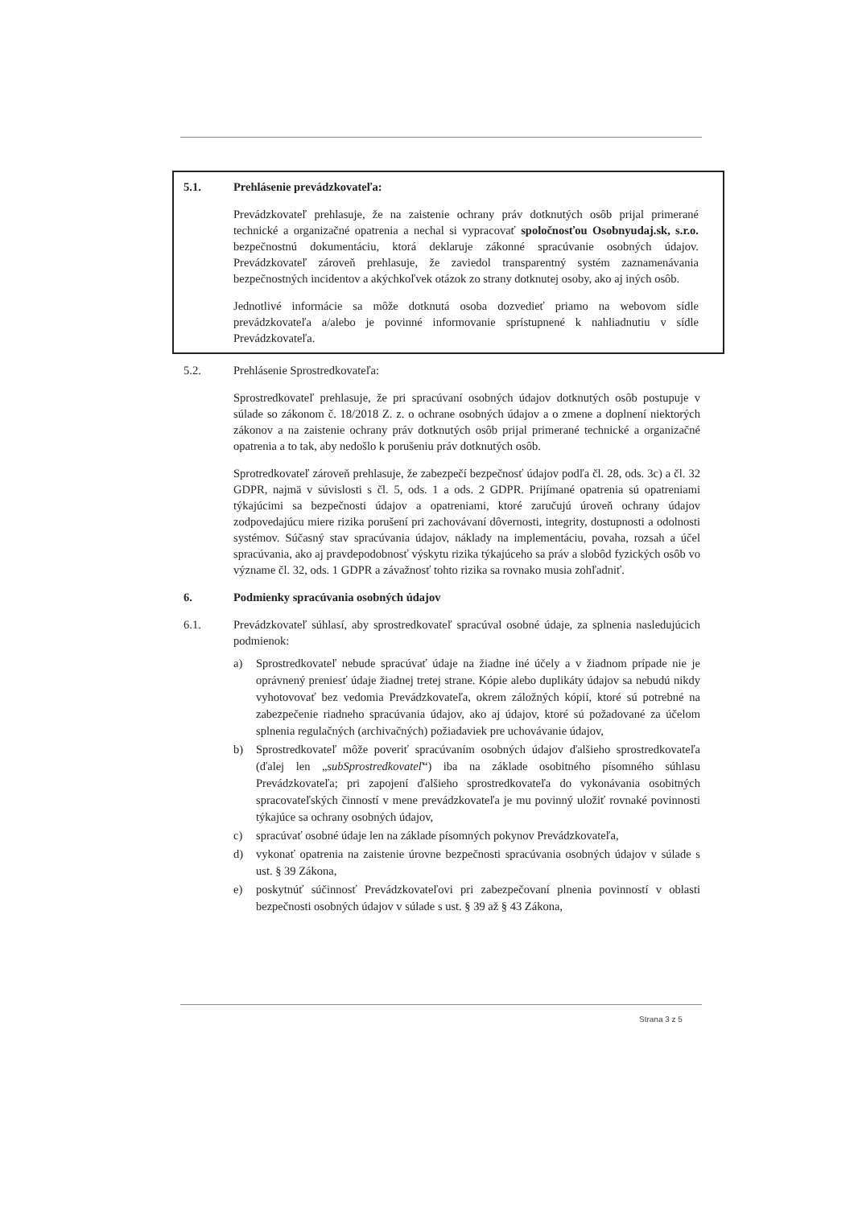5.1. Prehlásenie prevádzkovateľa:
Prevádzkovateľ prehlasuje, že na zaistenie ochrany práv dotknutých osôb prijal primerané technické a organizačné opatrenia a nechal si vypracovať spoločnosťou Osobnyudaj.sk, s.r.o. bezpečnostnú dokumentáciu, ktorá deklaruje zákonné spracúvanie osobných údajov. Prevádzkovateľ zároveň prehlasuje, že zaviedol transparentný systém zaznamenávania bezpečnostných incidentov a akýchkoľvek otázok zo strany dotknutej osoby, ako aj iných osôb.
Jednotlivé informácie sa môže dotknutá osoba dozvedieť priamo na webovom sídle prevádzkovateľa a/alebo je povinné informovanie sprístupnené k nahliadnutiu v sídle Prevádzkovateľa.
5.2. Prehlásenie Sprostredkovateľa:
Sprostredkovateľ prehlasuje, že pri spracúvaní osobných údajov dotknutých osôb postupuje v súlade so zákonom č. 18/2018 Z. z. o ochrane osobných údajov a o zmene a doplnení niektorých zákonov a na zaistenie ochrany práv dotknutých osôb prijal primerané technické a organizačné opatrenia a to tak, aby nedošlo k porušeniu práv dotknutých osôb.
Sprotredkovateľ zároveň prehlasuje, že zabezpečí bezpečnosť údajov podľa čl. 28, ods. 3c) a čl. 32 GDPR, najmä v súvislosti s čl. 5, ods. 1 a ods. 2 GDPR. Prijímané opatrenia sú opatreniami týkajúcimi sa bezpečnosti údajov a opatreniami, ktoré zaručujú úroveň ochrany údajov zodpovedajúcu miere rizika porušení pri zachovávaní dôvernosti, integrity, dostupnosti a odolnosti systémov. Súčasný stav spracúvania údajov, náklady na implementáciu, povaha, rozsah a účel spracúvania, ako aj pravdepodobnosť výskytu rizika týkajúceho sa práv a slobôd fyzických osôb vo význame čl. 32, ods. 1 GDPR a závažnosť tohto rizika sa rovnako musia zohľadniť.
6. Podmienky spracúvania osobných údajov
6.1. Prevádzkovateľ súhlasí, aby sprostredkovateľ spracúval osobné údaje, za splnenia nasledujúcich podmienok:
a) Sprostredkovateľ nebude spracúvať údaje na žiadne iné účely a v žiadnom prípade nie je oprávnený preniesť údaje žiadnej tretej strane. Kópie alebo duplikáty údajov sa nebudú nikdy vyhotovovať bez vedomia Prevádzkovateľa, okrem záložných kópií, ktoré sú potrebné na zabezpečenie riadneho spracúvania údajov, ako aj údajov, ktoré sú požadované za účelom splnenia regulačných (archivačných) požiadaviek pre uchovávanie údajov,
b) Sprostredkovateľ môže poveriť spracúvaním osobných údajov ďalšieho sprostredkovateľa (ďalej len „subSprostredkovateľ“) iba na základe osobitného písomného súhlasu Prevádzkovateľa; pri zapojení ďalšieho sprostredkovateľa do vykonávania osobitných spracovateľských činností v mene prevádzkovateľa je mu povinný uložiť rovnaké povinnosti týkajúce sa ochrany osobných údajov,
c) spracúvať osobné údaje len na základe písomných pokynov Prevádzkovateľa,
d) vykonať opatrenia na zaistenie úrovne bezpečnosti spracúvania osobných údajov v súlade s ust. § 39 Zákona,
e) poskytnúť súčinnosť Prevádzkovateľovi pri zabezpečovaní plnenia povinností v oblasti bezpečnosti osobných údajov v súlade s ust. § 39 až § 43 Zákona,
Strana 3 z 5